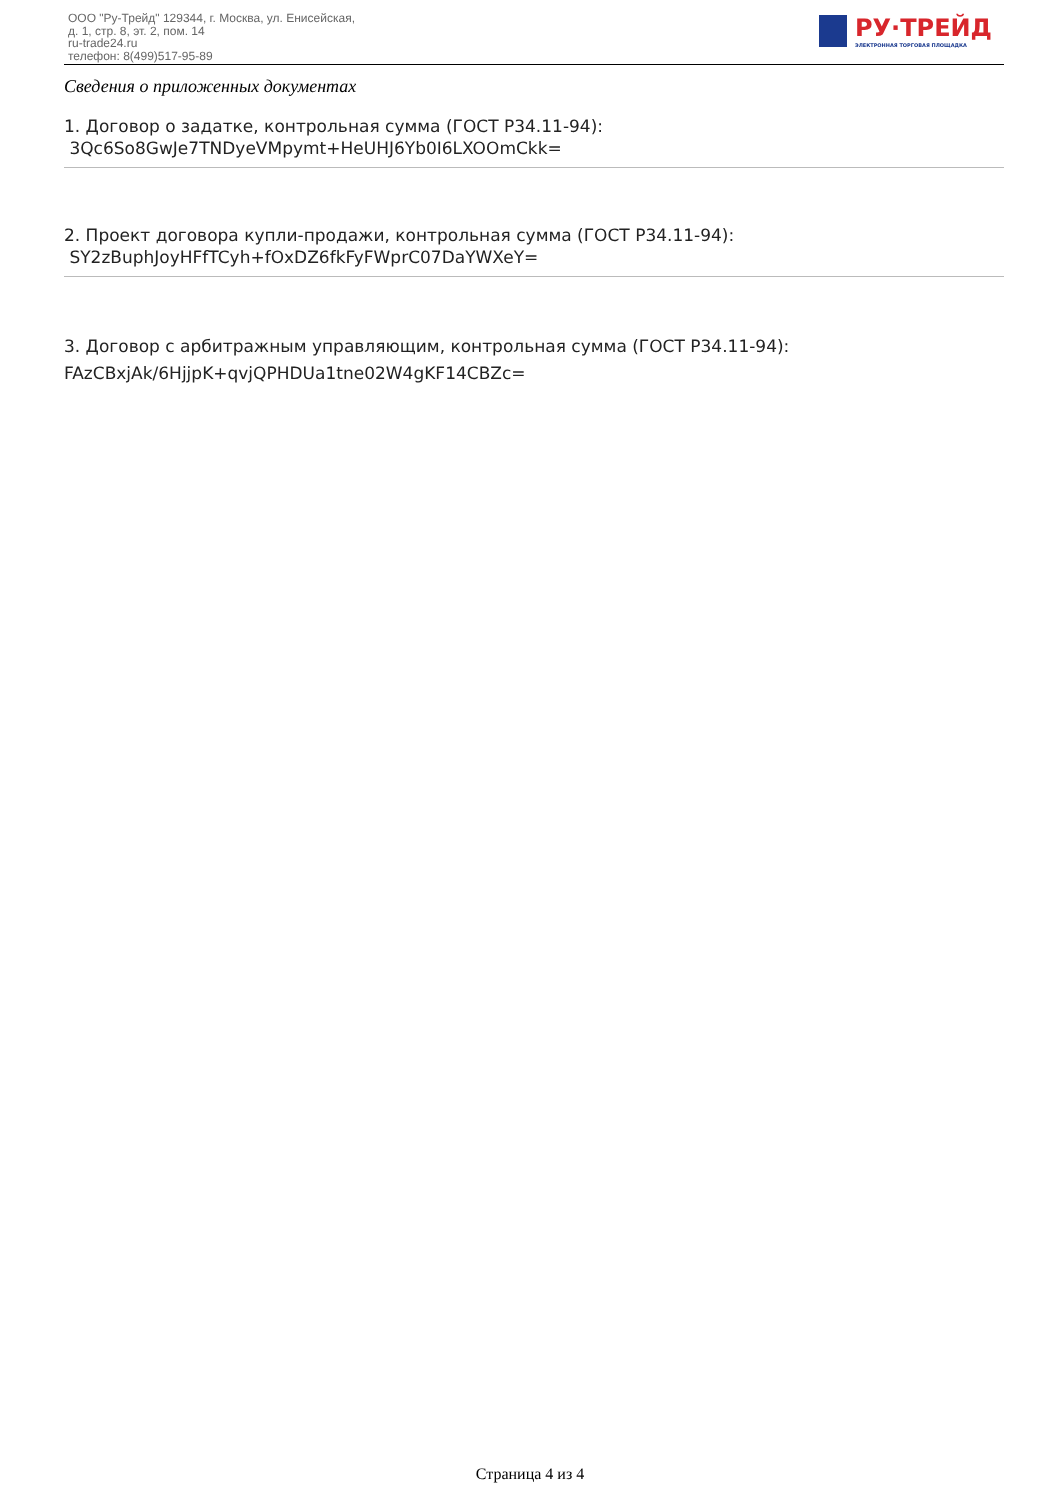ООО "Ру-Трейд" 129344, г. Москва, ул. Енисейская,
д. 1, стр. 8, эт. 2, пом. 14
ru-trade24.ru
телефон: 8(499)517-95-89
РУ·ТРЕЙД
ЭЛЕКТРОННАЯ ТОРГОВАЯ ПЛОЩАДКА
Сведения о приложенных документах
1. Договор о задатке, контрольная сумма (ГОСТ Р34.11-94):
3Qc6So8GwJe7TNDyeVMpymt+HeUHJ6Yb0I6LXOOmCkk=
2. Проект договора купли-продажи, контрольная сумма (ГОСТ Р34.11-94):
SY2zBuphJoyHFfTCyh+fOxDZ6fkFyFWprC07DaYWXeY=
3. Договор с арбитражным управляющим, контрольная сумма (ГОСТ Р34.11-94):
FAzCBxjAk/6HjjpK+qvjQPHDUa1tne02W4gKF14CBZc=
Страница 4 из 4